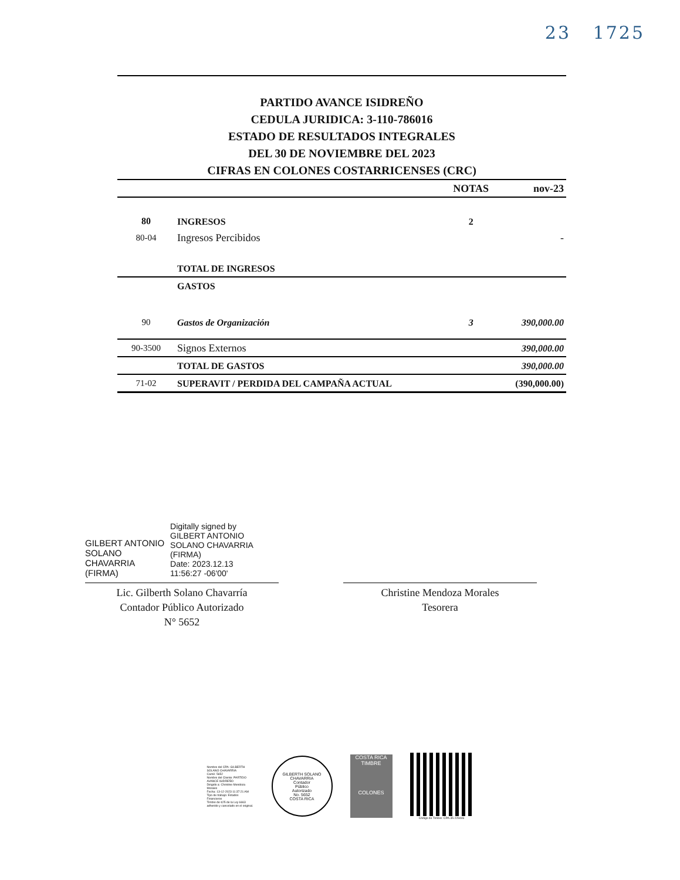23 1725
PARTIDO AVANCE ISIDREÑO
CEDULA JURIDICA: 3-110-786016
ESTADO DE RESULTADOS INTEGRALES
DEL 30 DE NOVIEMBRE DEL 2023
CIFRAS EN COLONES COSTARRICENSES (CRC)
| | | NOTAS | nov-23 |
| --- | --- | --- | --- |
| 80 | INGRESOS | 2 | |
| 80-04 | Ingresos Percibidos | | - |
| | TOTAL DE INGRESOS | | |
| | GASTOS | | |
| 90 | Gastos de Organización | 3 | 390,000.00 |
| 90-3500 | Signos Externos | | 390,000.00 |
| | TOTAL DE GASTOS | | 390,000.00 |
| 71-02 | SUPERAVIT / PERDIDA DEL CAMPAÑA ACTUAL | | (390,000.00) |
GILBERT ANTONIO
SOLANO
CHAVARRIA
(FIRMA)
Digitally signed by
GILBERT ANTONIO
SOLANO CHAVARRIA
(FIRMA)
Date: 2023.12.13
11:56:27 -06'00'
Lic. Gilberth Solano Chavarría
Contador Público Autorizado
N° 5652
Christine Mendoza Morales
Tesorera
Nombre del CPA: GILBERTH SOLANO CHAVARRIA
Carné: 5652
Nombre del Cliente: PARTIDO AVANCE ISIDREÑO
Dirigido a: Christine Mendoza Morales
Fecha: 13-12-2023 11:37:21 AM
Tipo de trabajo: Estados Financieros
Timbre de ¢25 de la Ley 6663 adherido y cancelado en el original.
GILBERTH SOLANO CHAVARRIA
Contador
Público
Autorizado
No. 5652
COSTA RICA
COSTA RICA
TIMBRE
COLONES
Código de Timbre: CPA-35-229446